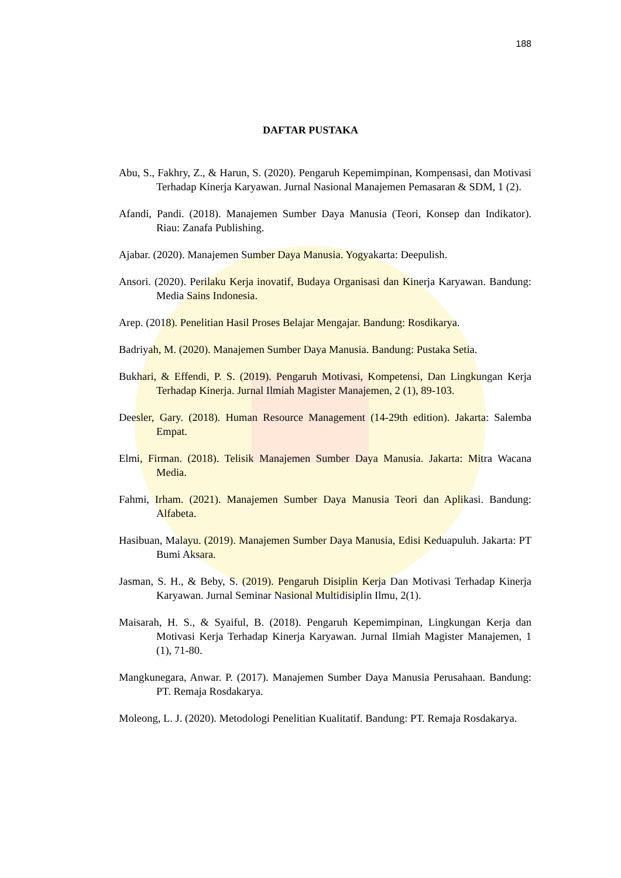188
DAFTAR PUSTAKA
Abu, S., Fakhry, Z., & Harun, S. (2020). Pengaruh Kepemimpinan, Kompensasi, dan Motivasi Terhadap Kinerja Karyawan. Jurnal Nasional Manajemen Pemasaran & SDM, 1 (2).
Afandi, Pandi. (2018). Manajemen Sumber Daya Manusia (Teori, Konsep dan Indikator). Riau: Zanafa Publishing.
Ajabar. (2020). Manajemen Sumber Daya Manusia. Yogyakarta: Deepulish.
Ansori. (2020). Perilaku Kerja inovatif, Budaya Organisasi dan Kinerja Karyawan. Bandung: Media Sains Indonesia.
Arep. (2018). Penelitian Hasil Proses Belajar Mengajar. Bandung: Rosdikarya.
Badriyah, M. (2020). Manajemen Sumber Daya Manusia. Bandung: Pustaka Setia.
Bukhari, & Effendi, P. S. (2019). Pengaruh Motivasi, Kompetensi, Dan Lingkungan Kerja Terhadap Kinerja. Jurnal Ilmiah Magister Manajemen, 2 (1), 89-103.
Deesler, Gary. (2018). Human Resource Management (14-29th edition). Jakarta: Salemba Empat.
Elmi, Firman. (2018). Telisik Manajemen Sumber Daya Manusia. Jakarta: Mitra Wacana Media.
Fahmi, Irham. (2021). Manajemen Sumber Daya Manusia Teori dan Aplikasi. Bandung: Alfabeta.
Hasibuan, Malayu. (2019). Manajemen Sumber Daya Manusia, Edisi Keduapuluh. Jakarta: PT Bumi Aksara.
Jasman, S. H., & Beby, S. (2019). Pengaruh Disiplin Kerja Dan Motivasi Terhadap Kinerja Karyawan. Jurnal Seminar Nasional Multidisiplin Ilmu, 2(1).
Maisarah, H. S., & Syaiful, B. (2018). Pengaruh Kepemimpinan, Lingkungan Kerja dan Motivasi Kerja Terhadap Kinerja Karyawan. Jurnal Ilmiah Magister Manajemen, 1 (1), 71-80.
Mangkunegara, Anwar. P. (2017). Manajemen Sumber Daya Manusia Perusahaan. Bandung: PT. Remaja Rosdakarya.
Moleong, L. J. (2020). Metodologi Penelitian Kualitatif. Bandung: PT. Remaja Rosdakarya.